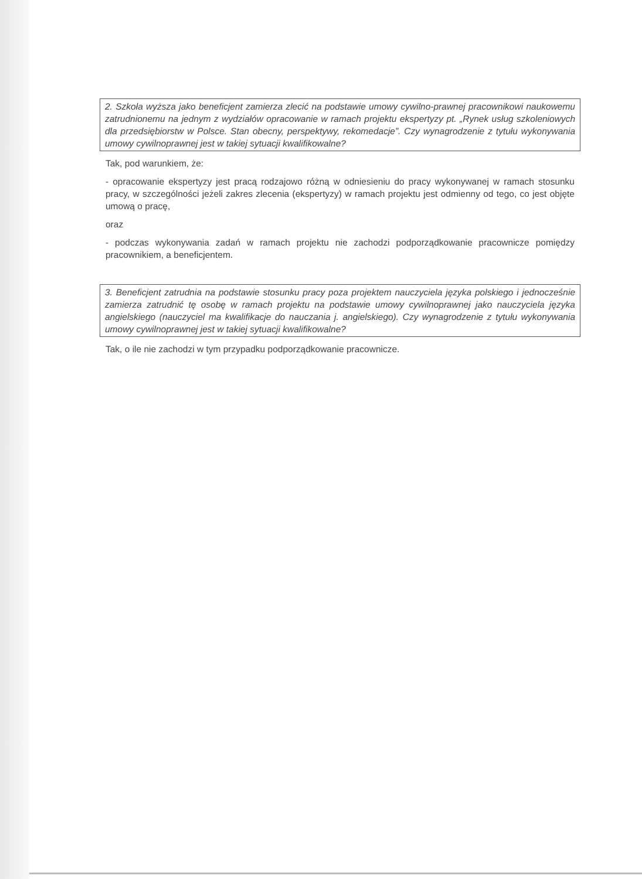2. Szkoła wyższa jako beneficjent zamierza zlecić na podstawie umowy cywilno-prawnej pracownikowi naukowemu zatrudnionemu na jednym z wydziałów opracowanie w ramach projektu ekspertyzy pt. „Rynek usług szkoleniowych dla przedsiębiorstw w Polsce. Stan obecny, perspektywy, rekomedacje”. Czy wynagrodzenie z tytułu wykonywania umowy cywilnoprawnej jest w takiej sytuacji kwalifikowalne?
Tak, pod warunkiem, że:
- opracowanie ekspertyzy jest pracą rodzajowo różną w odniesieniu do pracy wykonywanej w ramach stosunku pracy, w szczególności jeżeli zakres zlecenia (ekspertyzy) w ramach projektu jest odmienny od tego, co jest objęte umową o pracę,
oraz
- podczas wykonywania zadań w ramach projektu nie zachodzi podporządkowanie pracownicze pomiędzy pracownikiem, a beneficjentem.
3. Beneficjent zatrudnia na podstawie stosunku pracy poza projektem nauczyciela języka polskiego i jednocześnie zamierza zatrudnić tę osobę w ramach projektu na podstawie umowy cywilnoprawnej jako nauczyciela języka angielskiego (nauczyciel ma kwalifikacje do nauczania j. angielskiego). Czy wynagrodzenie z tytułu wykonywania umowy cywilnoprawnej jest w takiej sytuacji kwalifikowalne?
Tak, o ile nie zachodzi w tym przypadku podporządkowanie pracownicze.